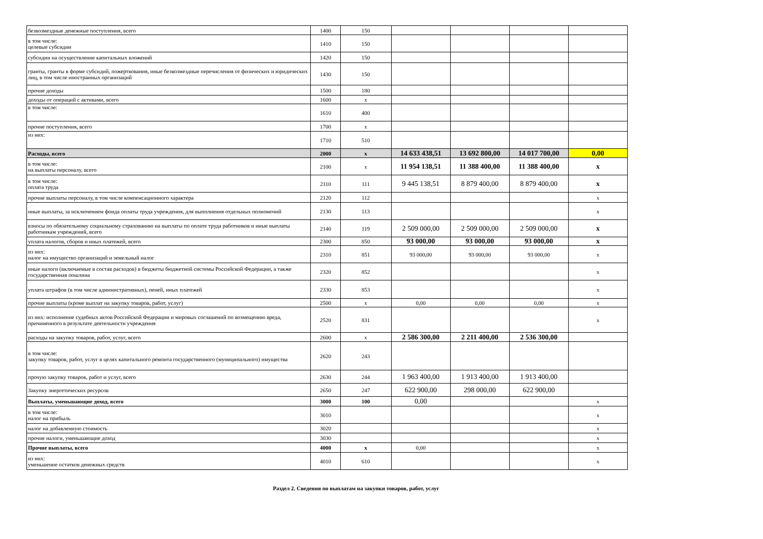| безвозмездные денежные поступления, всего | 1400 | 150 | | | | |
| в том числе: целевые субсидии | 1410 | 150 | | | | |
| субсидии на осуществление капитальных вложений | 1420 | 150 | | | | |
| гранты, гранты в форме субсидий, пожертвования, иные безвозмездные перечисления от физических и юридических лиц, в том числе иностранных организаций | 1430 | 150 | | | | |
| прочие доходы | 1500 | 180 | | | | |
| доходы от операций с активами, всего | 1600 | x | | | | |
| в том числе: | 1610 | 400 | | | | |
| прочие поступления, всего | 1700 | x | | | | |
| из них: | 1710 | 510 | | | | |
| Расходы, всего | 2000 | x | 14 633 438,51 | 13 692 800,00 | 14 017 700,00 | 0,00 |
| в том числе: на выплаты персоналу, всего | 2100 | x | 11 954 138,51 | 11 388 400,00 | 11 388 400,00 | x |
| в том числе: оплата труда | 2110 | 111 | 9 445 138,51 | 8 879 400,00 | 8 879 400,00 | x |
| прочие выплаты персоналу, в том числе компенсационного характера | 2120 | 112 | | | | x |
| иные выплаты, за исключением фонда оплаты труда учреждения, для выполнения отдельных полномочий | 2130 | 113 | | | | x |
| взносы по обязательному социальному страхованию на выплаты по оплате труда работников и иные выплаты работникам учреждений, всего | 2140 | 119 | 2 509 000,00 | 2 509 000,00 | 2 509 000,00 | x |
| уплата налогов, сборов и иных платежей, всего | 2300 | 850 | 93 000,00 | 93 000,00 | 93 000,00 | x |
| из них: налог на имущество организаций и земельный налог | 2310 | 851 | 93 000,00 | 93 000,00 | 93 000,00 | x |
| иные налоги (включаемые в состав расходов) в бюджеты бюджетной системы Российской Федерации, а также государственная пошлина | 2320 | 852 | | | | x |
| уплата штрафов (в том числе административных), пеней, иных платежей | 2330 | 853 | | | | x |
| прочие выплаты (кроме выплат на закупку товаров, работ, услуг) | 2500 | x | 0,00 | 0,00 | 0,00 | x |
| из них: исполнение судебных актов Российской Федерации и мировых соглашений по возмещению вреда, причиненного в результате деятельности учреждения | 2520 | 831 | | | | x |
| расходы на закупку товаров, работ, услуг, всего | 2600 | x | 2 586 300,00 | 2 211 400,00 | 2 536 300,00 | |
| в том числе: закупку товаров, работ, услуг в целях капитального ремонта государственного (муниципального) имущества | 2620 | 243 | | | | |
| прочую закупку товаров, работ и услуг, всего | 2630 | 244 | 1 963 400,00 | 1 913 400,00 | 1 913 400,00 | |
| Закупку энергетических ресурсов | 2650 | 247 | 622 900,00 | 298 000,00 | 622 900,00 | |
| Выплаты, уменьшающие доход, всего | 3000 | 100 | 0,00 | | | x |
| в том числе: налог на прибыль | 3010 | | | | | x |
| налог на добавленную стоимость | 3020 | | | | | x |
| прочие налоги, уменьшающие доход | 3030 | | | | | x |
| Прочие выплаты, всего | 4000 | x | 0,00 | | | x |
| из них: уменьшение остатков денежных средств | 4010 | 610 | | | | x |
Раздел 2. Сведения по выплатам на закупки товаров, работ, услуг